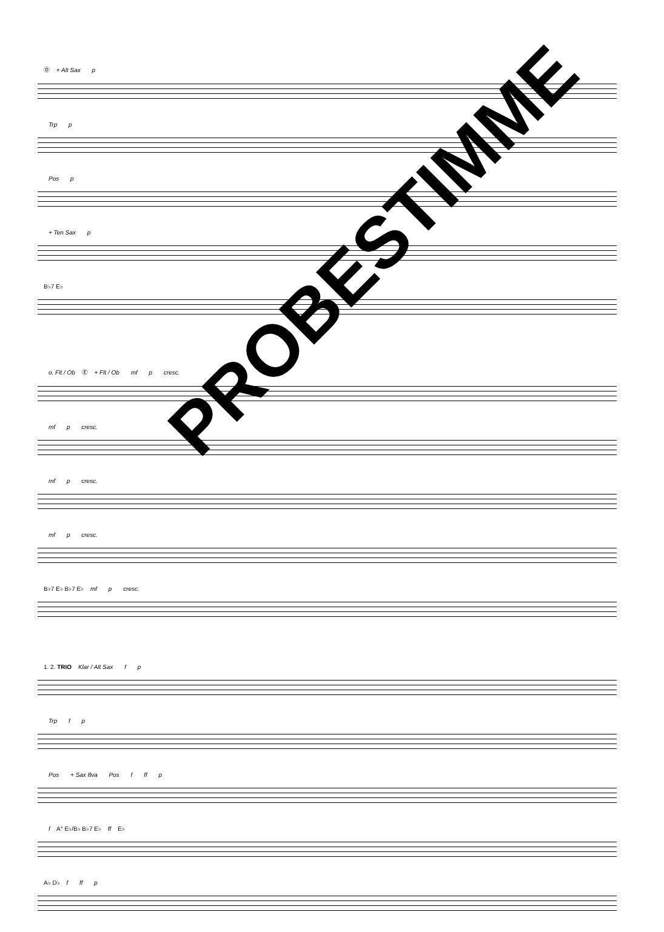Ⓓ + Alt Sax p
Trp p
Pos p
+ Ten Sax p
B♭7 E♭
o. Flt / Ob Ⓔ + Flt / Ob mf p cresc.
mf p cresc.
mf p cresc.
mf p cresc.
B♭7 E♭ B♭7 E♭ mf p cresc.
1. 2. TRIO Klar / Alt Sax f p
Trp f p
Pos + Sax 8va Pos f ff p
f A° E♭/B♭ B♭7 E♭ ff E♭
A♭ D♭ f ff p
PROBESTIMME